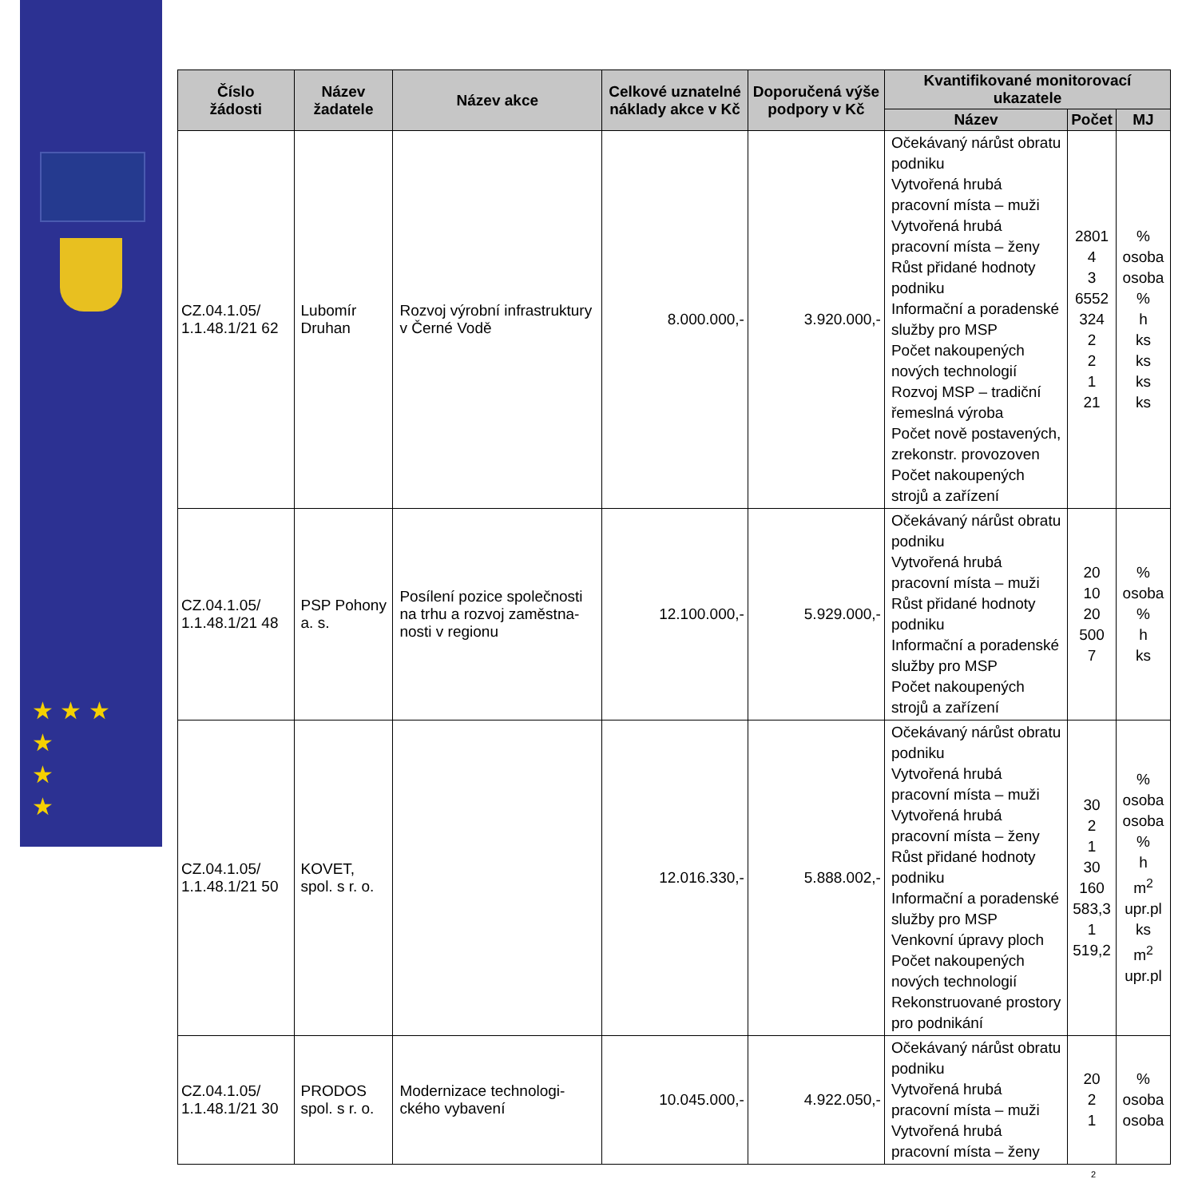★ ★ ★
★
★
★
| Číslo žádosti | Název žadatele | Název akce | Celkové uznatelné náklady akce v Kč | Doporučená výše podpory v Kč | Kvantifikované monitorovací ukazatele | | |
| --- | --- | --- | --- | --- | --- | --- | --- |
| | | | | | Název | Počet | MJ |
| CZ.04.1.05/ 1.1.48.1/21 62 | Lubomír Druhan | Rozvoj výrobní infrastruktury v Černé Vodě | 8.000.000,- | 3.920.000,- | Očekávaný nárůst obratu podniku Vytvořená hrubá pracovní místa – muži Vytvořená hrubá pracovní místa – ženy Růst přidané hodnoty podniku Informační a poradenské služby pro MSP Počet nakoupených nových technologií Rozvoj MSP – tradiční řemeslná výroba Počet nově postavených, zrekonstr. provozoven Počet nakoupených strojů a zařízení | 2801 4 3 6552 324 2 2 1 21 | % osoba osoba % h ks ks ks ks |
| CZ.04.1.05/ 1.1.48.1/21 48 | PSP Pohony a. s. | Posílení pozice společnosti na trhu a rozvoj zaměstna-nosti v regionu | 12.100.000,- | 5.929.000,- | Očekávaný nárůst obratu podniku Vytvořená hrubá pracovní místa – muži Růst přidané hodnoty podniku Informační a poradenské služby pro MSP Počet nakoupených strojů a zařízení | 20 10 20 500 7 | % osoba % h ks |
| CZ.04.1.05/ 1.1.48.1/21 50 | KOVET, spol. s r. o. | | 12.016.330,- | 5.888.002,- | Očekávaný nárůst obratu podniku Vytvořená hrubá pracovní místa – muži Vytvořená hrubá pracovní místa – ženy Růst přidané hodnoty podniku Informační a poradenské služby pro MSP Venkovní úpravy ploch Počet nakoupených nových technologií Rekonstruované prostory pro podnikání | 30 2 1 30 160 583,3 1 519,2 | % osoba osoba % h m<sup>2</sup> upr.pl ks m<sup>2</sup> upr.pl |
| CZ.04.1.05/ 1.1.48.1/21 30 | PRODOS spol. s r. o. | Modernizace technologi-ckého vybavení | 10.045.000,- | 4.922.050,- | Očekávaný nárůst obratu podniku Vytvořená hrubá pracovní místa – muži Vytvořená hrubá pracovní místa – ženy | 20 2 1 | % osoba osoba |
2